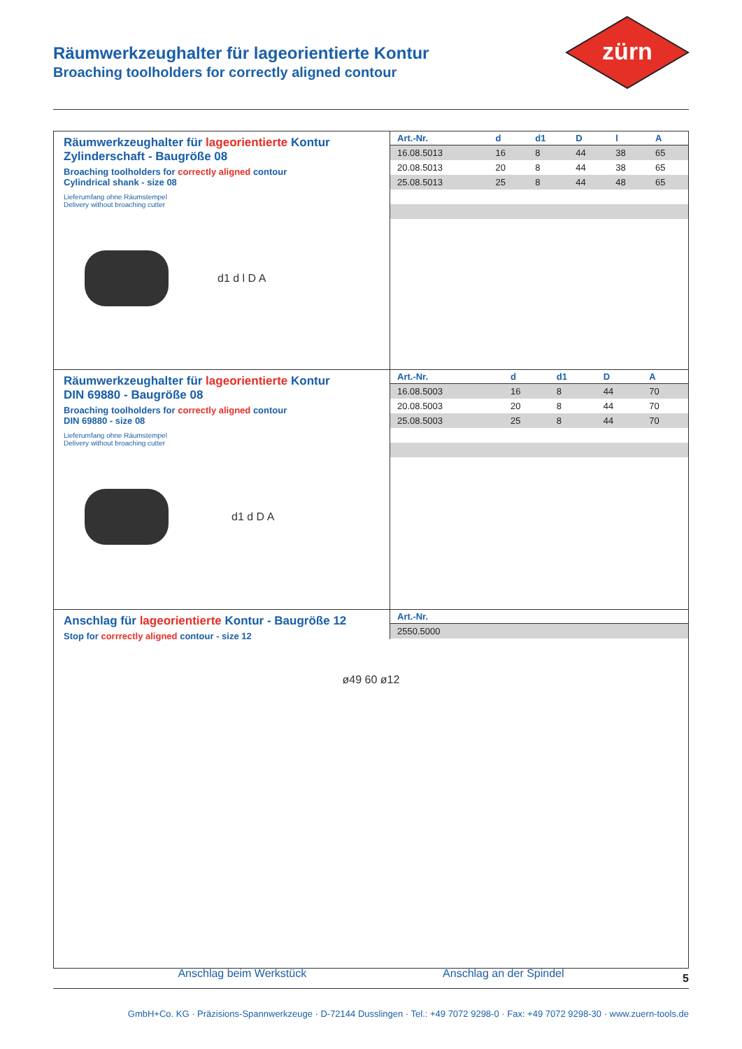Räumwerkzeughalter für lageorientierte Kontur
Broaching toolholders for correctly aligned contour
zürn
Räumwerkzeughalter für lageorientierte Kontur
Zylinderschaft - Baugröße 08
Broaching toolholders for correctly aligned contour
Cylindrical shank - size 08
Lieferumfang ohne Räumstempel
Delivery without broaching cutter
d1 d l D A
| Art.-Nr. | d | d1 | D | l | A |
| --- | --- | --- | --- | --- | --- |
| 16.08.5013 | 16 | 8 | 44 | 38 | 65 |
| 20.08.5013 | 20 | 8 | 44 | 38 | 65 |
| 25.08.5013 | 25 | 8 | 44 | 48 | 65 |
Räumwerkzeughalter für lageorientierte Kontur
DIN 69880 - Baugröße 08
Broaching toolholders for correctly aligned contour
DIN 69880 - size 08
Lieferumfang ohne Räumstempel
Delivery without broaching cutter
d1 d D A
| Art.-Nr. | d | d1 | D | A |
| --- | --- | --- | --- | --- |
| 16.08.5003 | 16 | 8 | 44 | 70 |
| 20.08.5003 | 20 | 8 | 44 | 70 |
| 25.08.5003 | 25 | 8 | 44 | 70 |
Anschlag für lageorientierte Kontur - Baugröße 12
Stop for corrrectly aligned contour - size 12
| Art.-Nr. |
| --- |
| 2550.5000 |
ø49 60 ø12
Anschlag beim Werkstück Anschlag an der Spindel
5
GmbH+Co. KG · Präzisions-Spannwerkzeuge · D-72144 Dusslingen · Tel.: +49 7072 9298-0 · Fax: +49 7072 9298-30 · www.zuern-tools.de